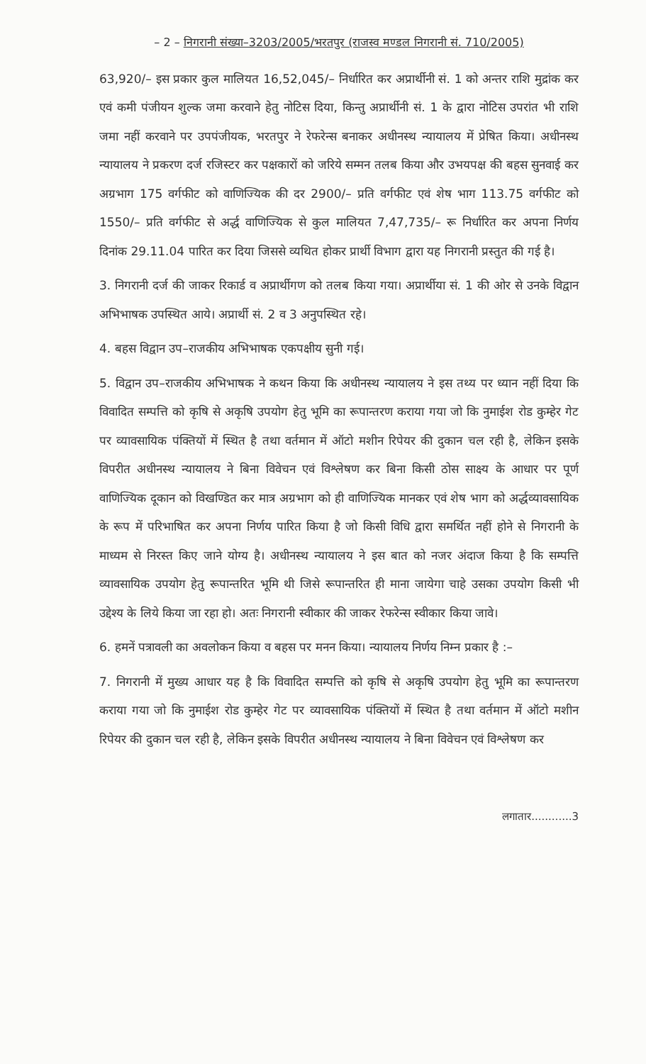– 2 – निगरानी संख्या–3203/2005/भरतपुर (राजस्व मण्डल निगरानी सं. 710/2005)
63,920/– इस प्रकार कुल मालियत 16,52,045/– निर्धारित कर अप्रार्थीनी सं. 1 को अन्तर राशि मुद्रांक कर एवं कमी पंजीयन शुल्क जमा करवाने हेतु नोटिस दिया, किन्तु अप्रार्थीनी सं. 1 के द्वारा नोटिस उपरांत भी राशि जमा नहीं करवाने पर उपपंजीयक, भरतपुर ने रेफरेन्स बनाकर अधीनस्थ न्यायालय में प्रेषित किया। अधीनस्थ न्यायालय ने प्रकरण दर्ज रजिस्टर कर पक्षकारों को जरिये सम्मन तलब किया और उभयपक्ष की बहस सुनवाई कर अग्रभाग 175 वर्गफीट को वाणिज्यिक की दर 2900/– प्रति वर्गफीट एवं शेष भाग 113.75 वर्गफीट को 1550/– प्रति वर्गफीट से अर्द्ध वाणिज्यिक से कुल मालियत 7,47,735/– रू निर्धारित कर अपना निर्णय दिनांक 29.11.04 पारित कर दिया जिससे व्यथित होकर प्रार्थी विभाग द्वारा यह निगरानी प्रस्तुत की गई है।
3. निगरानी दर्ज की जाकर रिकार्ड व अप्रार्थीगण को तलब किया गया। अप्रार्थीया सं. 1 की ओर से उनके विद्वान अभिभाषक उपस्थित आये। अप्रार्थी सं. 2 व 3 अनुपस्थित रहे।
4. बहस विद्वान उप–राजकीय अभिभाषक एकपक्षीय सुनी गई।
5. विद्वान उप–राजकीय अभिभाषक ने कथन किया कि अधीनस्थ न्यायालय ने इस तथ्य पर ध्यान नहीं दिया कि विवादित सम्पत्ति को कृषि से अकृषि उपयोग हेतु भूमि का रूपान्तरण कराया गया जो कि नुमाईश रोड कुम्हेर गेट पर व्यावसायिक पंक्तियों में स्थित है तथा वर्तमान में ऑटो मशीन रिपेयर की दुकान चल रही है, लेकिन इसके विपरीत अधीनस्थ न्यायालय ने बिना विवेचन एवं विश्लेषण कर बिना किसी ठोस साक्ष्य के आधार पर पूर्ण वाणिज्यिक दूकान को विखण्डित कर मात्र अग्रभाग को ही वाणिज्यिक मानकर एवं शेष भाग को अर्द्धव्यावसायिक के रूप में परिभाषित कर अपना निर्णय पारित किया है जो किसी विधि द्वारा समर्थित नहीं होने से निगरानी के माध्यम से निरस्त किए जाने योग्य है। अधीनस्थ न्यायालय ने इस बात को नजर अंदाज किया है कि सम्पत्ति व्यावसायिक उपयोग हेतु रूपान्तरित भूमि थी जिसे रूपान्तरित ही माना जायेगा चाहे उसका उपयोग किसी भी उद्देश्य के लिये किया जा रहा हो। अतः निगरानी स्वीकार की जाकर रेफरेन्स स्वीकार किया जावे।
6. हमनें पत्रावली का अवलोकन किया व बहस पर मनन किया। न्यायालय निर्णय निम्न प्रकार है :–
7. निगरानी में मुख्य आधार यह है कि विवादित सम्पत्ति को कृषि से अकृषि उपयोग हेतु भूमि का रूपान्तरण कराया गया जो कि नुमाईश रोड कुम्हेर गेट पर व्यावसायिक पंक्तियों में स्थित है तथा वर्तमान में ऑटो मशीन रिपेयर की दुकान चल रही है, लेकिन इसके विपरीत अधीनस्थ न्यायालय ने बिना विवेचन एवं विश्लेषण कर
लगातार............3